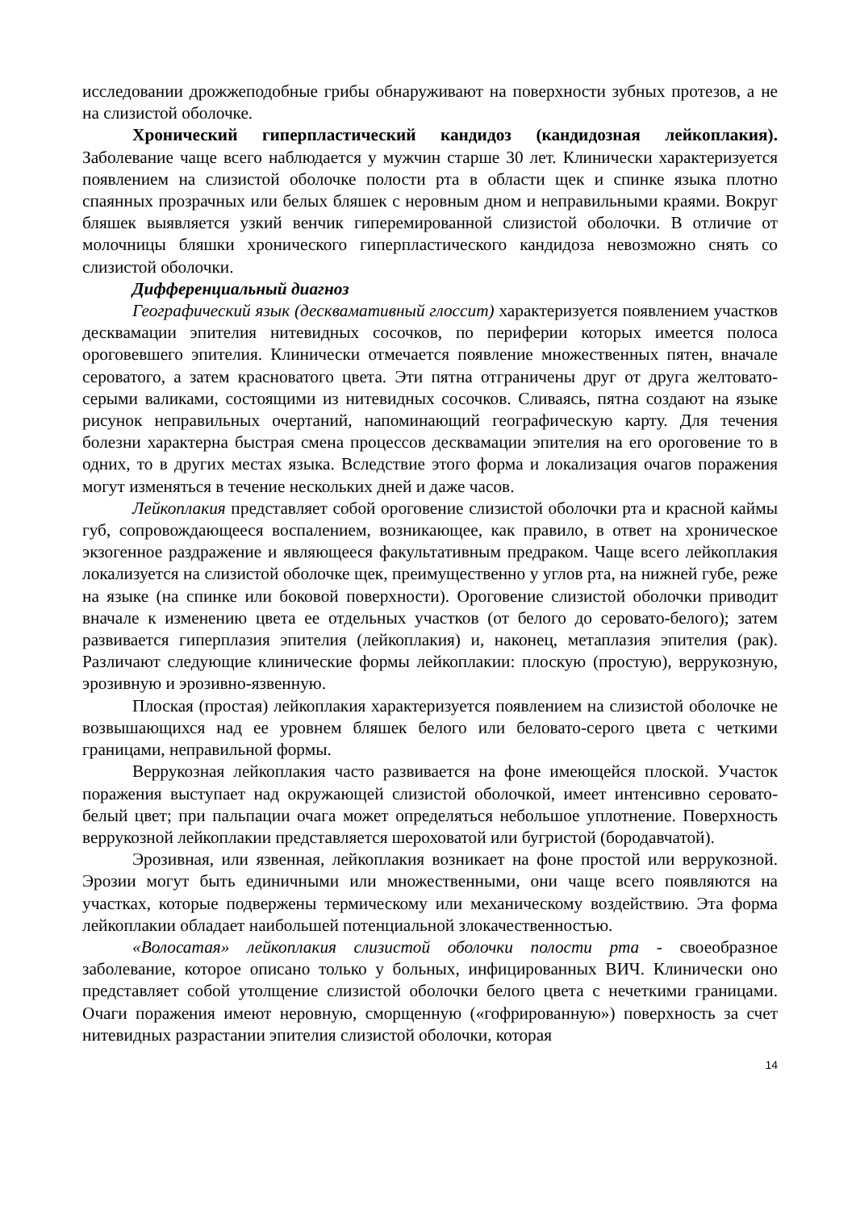исследовании дрожжеподобные грибы обнаруживают на поверхности зубных протезов, а не на слизистой оболочке.
Хронический гиперпластический кандидоз (кандидозная лейкоплакия). Заболевание чаще всего наблюдается у мужчин старше 30 лет. Клинически характеризуется появлением на слизистой оболочке полости рта в области щек и спинке языка плотно спаянных прозрачных или белых бляшек с неровным дном и неправильными краями. Вокруг бляшек выявляется узкий венчик гиперемированной слизистой оболочки. В отличие от молочницы бляшки хронического гиперпластического кандидоза невозможно снять со слизистой оболочки.
Дифференциальный диагноз
Географический язык (десквамативный глоссит) характеризуется появлением участков десквамации эпителия нитевидных сосочков, по периферии которых имеется полоса ороговевшего эпителия. Клинически отмечается появление множественных пятен, вначале сероватого, а затем красноватого цвета. Эти пятна отграничены друг от друга желтовато-серыми валиками, состоящими из нитевидных сосочков. Сливаясь, пятна создают на языке рисунок неправильных очертаний, напоминающий географическую карту. Для течения болезни характерна быстрая смена процессов десквамации эпителия на его ороговение то в одних, то в других местах языка. Вследствие этого форма и локализация очагов поражения могут изменяться в течение нескольких дней и даже часов.
Лейкоплакия представляет собой ороговение слизистой оболочки рта и красной каймы губ, сопровождающееся воспалением, возникающее, как правило, в ответ на хроническое экзогенное раздражение и являющееся факультативным предраком. Чаще всего лейкоплакия локализуется на слизистой оболочке щек, преимущественно у углов рта, на нижней губе, реже на языке (на спинке или боковой поверхности). Ороговение слизистой оболочки приводит вначале к изменению цвета ее отдельных участков (от белого до серовато-белого); затем развивается гиперплазия эпителия (лейкоплакия) и, наконец, метаплазия эпителия (рак). Различают следующие клинические формы лейкоплакии: плоскую (простую), веррукозную, эрозивную и эрозивно-язвенную.
Плоская (простая) лейкоплакия характеризуется появлением на слизистой оболочке не возвышающихся над ее уровнем бляшек белого или беловато-серого цвета с четкими границами, неправильной формы.
Веррукозная лейкоплакия часто развивается на фоне имеющейся плоской. Участок поражения выступает над окружающей слизистой оболочкой, имеет интенсивно серовато-белый цвет; при пальпации очага может определяться небольшое уплотнение. Поверхность веррукозной лейкоплакии представляется шероховатой или бугристой (бородавчатой).
Эрозивная, или язвенная, лейкоплакия возникает на фоне простой или веррукозной. Эрозии могут быть единичными или множественными, они чаще всего появляются на участках, которые подвержены термическому или механическому воздействию. Эта форма лейкоплакии обладает наибольшей потенциальной злокачественностью.
«Волосатая» лейкоплакия слизистой оболочки полости рта - своеобразное заболевание, которое описано только у больных, инфицированных ВИЧ. Клинически оно представляет собой утолщение слизистой оболочки белого цвета с нечеткими границами. Очаги поражения имеют неровную, сморщенную («гофрированную») поверхность за счет нитевидных разрастании эпителия слизистой оболочки, которая
14